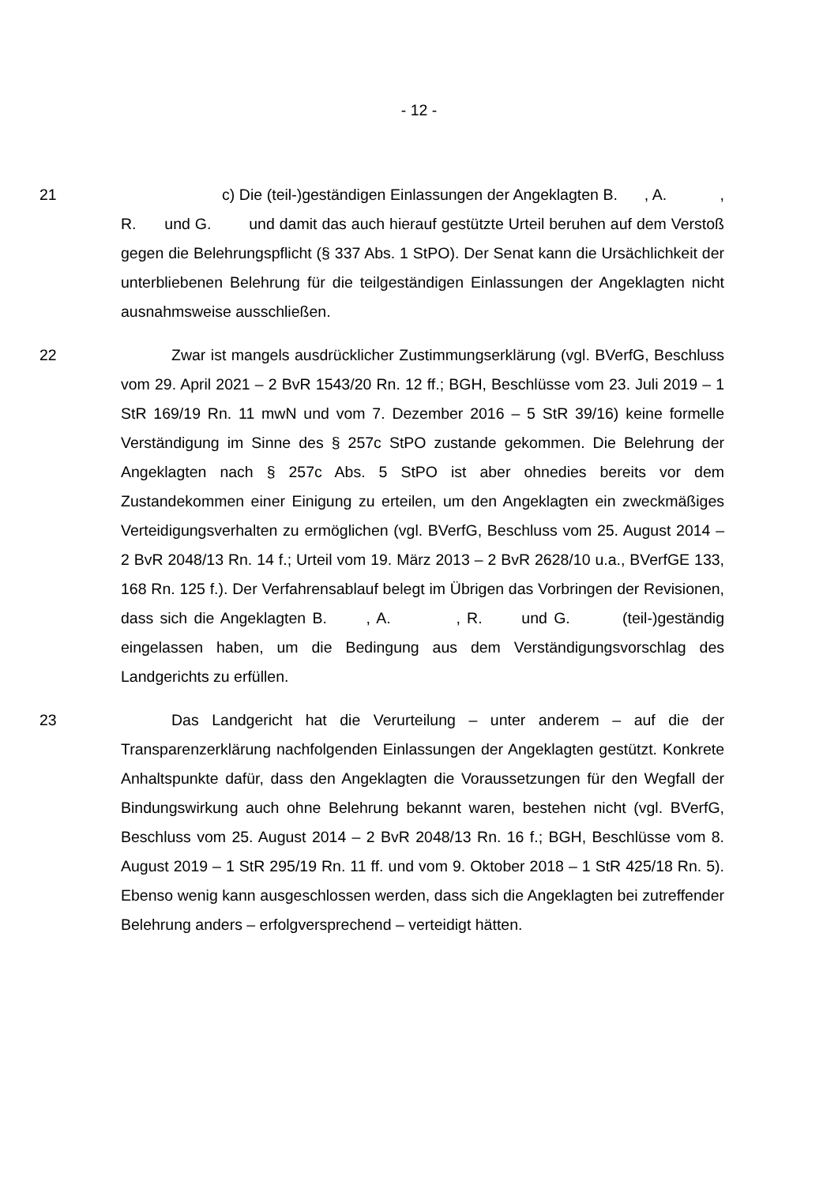- 12 -
21 c) Die (teil-)geständigen Einlassungen der Angeklagten B. , A. , R. und G. und damit das auch hierauf gestützte Urteil beruhen auf dem Verstoß gegen die Belehrungspflicht (§ 337 Abs. 1 StPO). Der Senat kann die Ursächlichkeit der unterbliebenen Belehrung für die teilgeständigen Einlassungen der Angeklagten nicht ausnahmsweise ausschließen.
22 Zwar ist mangels ausdrücklicher Zustimmungserklärung (vgl. BVerfG, Beschluss vom 29. April 2021 – 2 BvR 1543/20 Rn. 12 ff.; BGH, Beschlüsse vom 23. Juli 2019 – 1 StR 169/19 Rn. 11 mwN und vom 7. Dezember 2016 – 5 StR 39/16) keine formelle Verständigung im Sinne des § 257c StPO zustande gekommen. Die Belehrung der Angeklagten nach § 257c Abs. 5 StPO ist aber ohnedies bereits vor dem Zustandekommen einer Einigung zu erteilen, um den Angeklagten ein zweckmäßiges Verteidigungsverhalten zu ermöglichen (vgl. BVerfG, Beschluss vom 25. August 2014 – 2 BvR 2048/13 Rn. 14 f.; Urteil vom 19. März 2013 – 2 BvR 2628/10 u.a., BVerfGE 133, 168 Rn. 125 f.). Der Verfahrensablauf belegt im Übrigen das Vorbringen der Revisionen, dass sich die Angeklagten B. , A. , R. und G. (teil-)geständig eingelassen haben, um die Bedingung aus dem Verständigungsvorschlag des Landgerichts zu erfüllen.
23 Das Landgericht hat die Verurteilung – unter anderem – auf die der Transparenzerklärung nachfolgenden Einlassungen der Angeklagten gestützt. Konkrete Anhaltspunkte dafür, dass den Angeklagten die Voraussetzungen für den Wegfall der Bindungswirkung auch ohne Belehrung bekannt waren, bestehen nicht (vgl. BVerfG, Beschluss vom 25. August 2014 – 2 BvR 2048/13 Rn. 16 f.; BGH, Beschlüsse vom 8. August 2019 – 1 StR 295/19 Rn. 11 ff. und vom 9. Oktober 2018 – 1 StR 425/18 Rn. 5). Ebenso wenig kann ausgeschlossen werden, dass sich die Angeklagten bei zutreffender Belehrung anders – erfolgversprechend – verteidigt hätten.